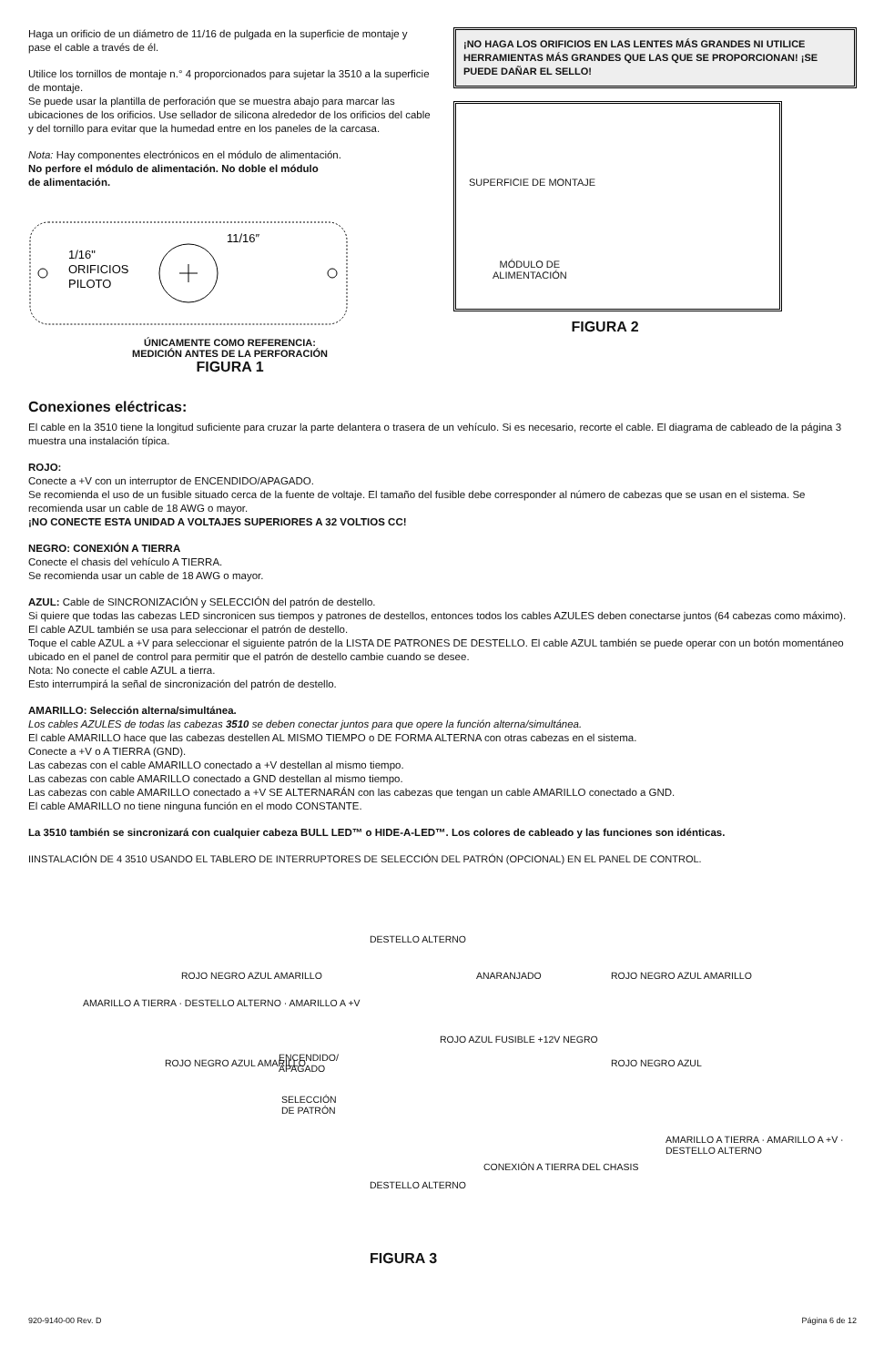Haga un orificio de un diámetro de 11/16 de pulgada en la superficie de montaje y pase el cable a través de él.
Utilice los tornillos de montaje n.° 4 proporcionados para sujetar la 3510 a la superficie de montaje.
Se puede usar la plantilla de perforación que se muestra abajo para marcar las ubicaciones de los orificios. Use sellador de silicona alrededor de los orificios del cable y del tornillo para evitar que la humedad entre en los paneles de la carcasa.
Nota: Hay componentes electrónicos en el módulo de alimentación.
No perfore el módulo de alimentación. No doble el módulo
de alimentación.
1/16"
ORIFICIOS
PILOTO
11/16″
ÚNICAMENTE COMO REFERENCIA:
MEDICIÓN ANTES DE LA PERFORACIÓN
FIGURA 1
¡NO HAGA LOS ORIFICIOS EN LAS LENTES MÁS GRANDES NI UTILICE HERRAMIENTAS MÁS GRANDES QUE LAS QUE SE PROPORCIONAN! ¡SE PUEDE DAÑAR EL SELLO!
SUPERFICIE DE MONTAJE
MÓDULO DE
ALIMENTACIÓN
FIGURA 2
Conexiones eléctricas:
El cable en la 3510 tiene la longitud suficiente para cruzar la parte delantera o trasera de un vehículo. Si es necesario, recorte el cable. El diagrama de cableado de la página 3 muestra una instalación típica.
ROJO:
Conecte a +V con un interruptor de ENCENDIDO/APAGADO.
Se recomienda el uso de un fusible situado cerca de la fuente de voltaje. El tamaño del fusible debe corresponder al número de cabezas que se usan en el sistema. Se recomienda usar un cable de 18 AWG o mayor.
¡NO CONECTE ESTA UNIDAD A VOLTAJES SUPERIORES A 32 VOLTIOS CC!
NEGRO: CONEXIÓN A TIERRA
Conecte el chasis del vehículo A TIERRA.
Se recomienda usar un cable de 18 AWG o mayor.
AZUL: Cable de SINCRONIZACIÓN y SELECCIÓN del patrón de destello.
Si quiere que todas las cabezas LED sincronicen sus tiempos y patrones de destellos, entonces todos los cables AZULES deben conectarse juntos (64 cabezas como máximo).
El cable AZUL también se usa para seleccionar el patrón de destello.
Toque el cable AZUL a +V para seleccionar el siguiente patrón de la LISTA DE PATRONES DE DESTELLO. El cable AZUL también se puede operar con un botón momentáneo ubicado en el panel de control para permitir que el patrón de destello cambie cuando se desee.
Nota: No conecte el cable AZUL a tierra.
Esto interrumpirá la señal de sincronización del patrón de destello.
AMARILLO: Selección alterna/simultánea.
Los cables AZULES de todas las cabezas 3510 se deben conectar juntos para que opere la función alterna/simultánea.
El cable AMARILLO hace que las cabezas destellen AL MISMO TIEMPO o DE FORMA ALTERNA con otras cabezas en el sistema.
Conecte a +V o A TIERRA (GND).
Las cabezas con el cable AMARILLO conectado a +V destellan al mismo tiempo.
Las cabezas con cable AMARILLO conectado a GND destellan al mismo tiempo.
Las cabezas con cable AMARILLO conectado a +V SE ALTERNARÁN con las cabezas que tengan un cable AMARILLO conectado a GND.
El cable AMARILLO no tiene ninguna función en el modo CONSTANTE.
La 3510 también se sincronizará con cualquier cabeza BULL LED™ o HIDE-A-LED™. Los colores de cableado y las funciones son idénticas.
IINSTALACIÓN DE 4 3510 USANDO EL TABLERO DE INTERRUPTORES DE SELECCIÓN DEL PATRÓN (OPCIONAL) EN EL PANEL DE CONTROL.
DESTELLO ALTERNO
ROJO NEGRO AZUL AMARILLO ANARANJADO ROJO NEGRO AZUL AMARILLO
ENCENDIDO/
APAGADO
SELECCIÓN
DE PATRÓN
ROJO AZUL FUSIBLE +12V NEGRO
ROJO NEGRO AZUL AMARILLO ROJO NEGRO AZUL
CONEXIÓN A TIERRA DEL CHASIS
DESTELLO ALTERNO
AMARILLO A TIERRA · DESTELLO ALTERNO · AMARILLO A +V
AMARILLO A TIERRA · AMARILLO A +V · DESTELLO ALTERNO
FIGURA 3
920-9140-00 Rev. D Página 6 de 12